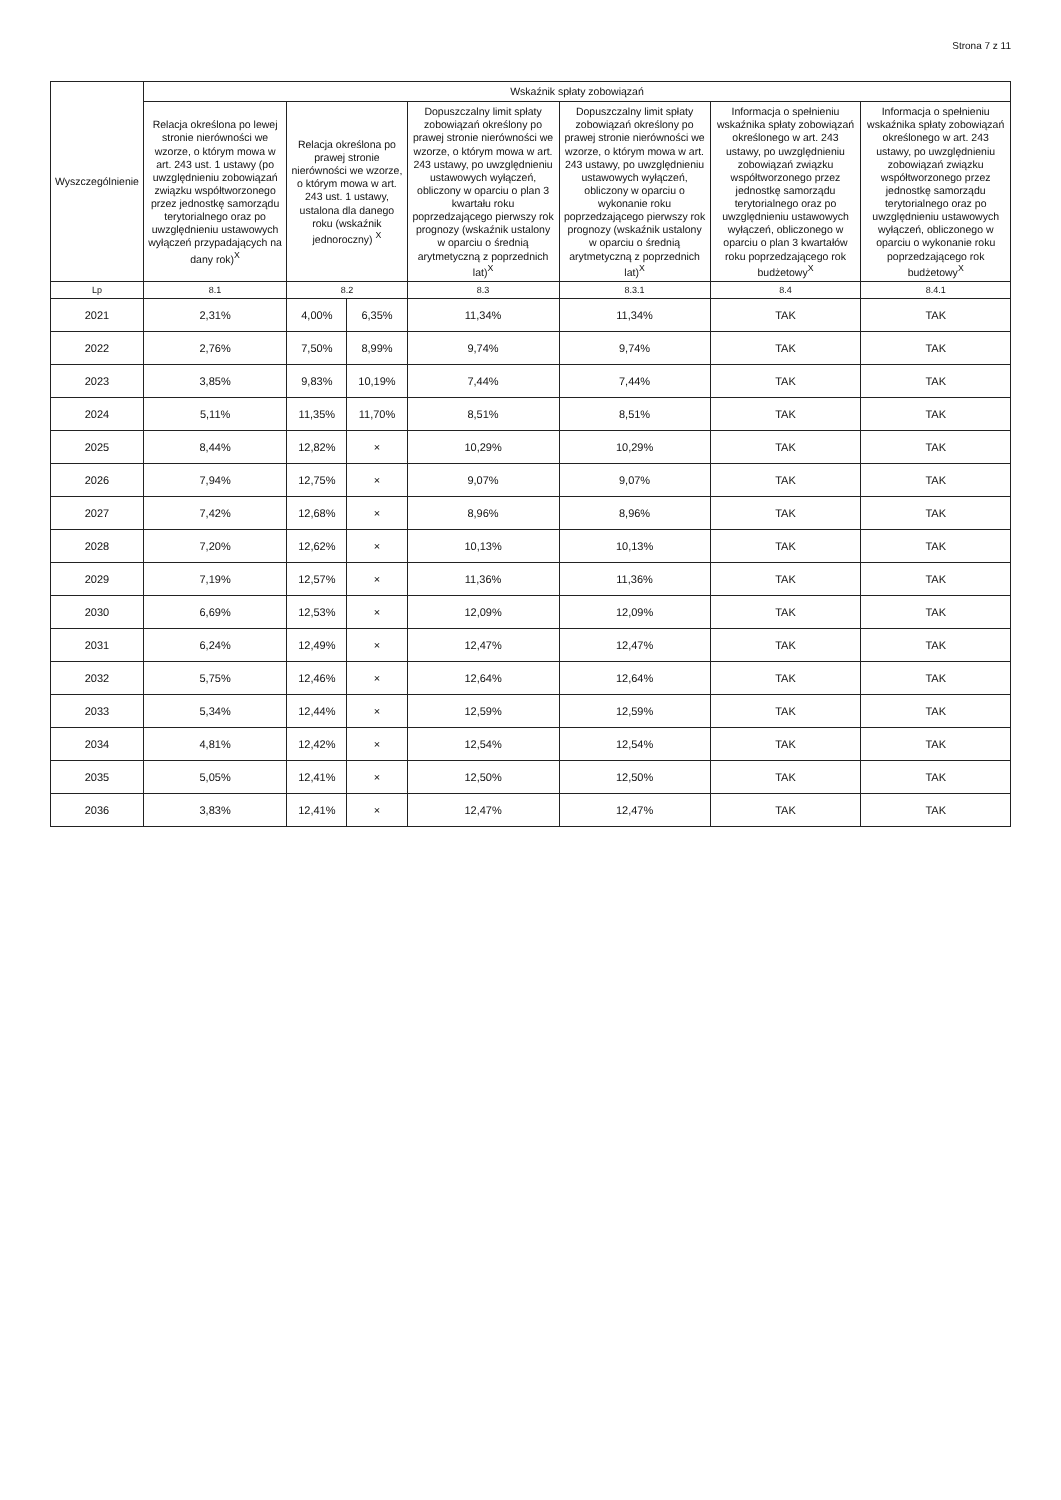Strona 7 z 11
| Wyszczególnienie | Wskaźnik spłaty zobowiązań | | | | | | |
| --- | --- | --- | --- | --- | --- | --- | --- |
| | Relacja określona po lewej stronie nierówności we wzorze, o którym mowa w art. 243 ust. 1 ustawy (po uwzględnieniu zobowiązań związku współtworzonego przez jednostkę samorządu terytorialnego oraz po uwzględnieniu ustawowych wyłączeń przypadających na dany rok)<sup>X</sup> | Relacja określona po prawej stronie nierówności we wzorze, o którym mowa w art. 243 ust. 1 ustawy, ustalona dla danego roku (wskaźnik jednoroczny) <sup>X</sup> | | Dopuszczalny limit spłaty zobowiązań określony po prawej stronie nierówności we wzorze, o którym mowa w art. 243 ustawy, po uwzględnieniu ustawowych wyłączeń, obliczony w oparciu o plan 3 kwartału roku poprzedzającego pierwszy rok prognozy (wskaźnik ustalony w oparciu o średnią arytmetyczną z poprzednich lat)<sup>X</sup> | Dopuszczalny limit spłaty zobowiązań określony po prawej stronie nierówności we wzorze, o którym mowa w art. 243 ustawy, po uwzględnieniu ustawowych wyłączeń, obliczony w oparciu o wykonanie roku poprzedzającego pierwszy rok prognozy (wskaźnik ustalony w oparciu o średnią arytmetyczną z poprzednich lat)<sup>X</sup> | Informacja o spełnieniu wskaźnika spłaty zobowiązań określonego w art. 243 ustawy, po uwzględnieniu zobowiązań związku współtworzonego przez jednostkę samorządu terytorialnego oraz po uwzględnieniu ustawowych wyłączeń, obliczonego w oparciu o plan 3 kwartałów roku poprzedzającego rok budżetowy<sup>X</sup> | Informacja o spełnieniu wskaźnika spłaty zobowiązań określonego w art. 243 ustawy, po uwzględnieniu zobowiązań związku współtworzonego przez jednostkę samorządu terytorialnego oraz po uwzględnieniu ustawowych wyłączeń, obliczonego w oparciu o wykonanie roku poprzedzającego rok budżetowy<sup>X</sup> |
| Lp | 8.1 | 8.2 | | 8.3 | 8.3.1 | 8.4 | 8.4.1 |
| 2021 | 2,31% | 4,00% | 6,35% | 11,34% | 11,34% | TAK | TAK |
| 2022 | 2,76% | 7,50% | 8,99% | 9,74% | 9,74% | TAK | TAK |
| 2023 | 3,85% | 9,83% | 10,19% | 7,44% | 7,44% | TAK | TAK |
| 2024 | 5,11% | 11,35% | 11,70% | 8,51% | 8,51% | TAK | TAK |
| 2025 | 8,44% | 12,82% | × | 10,29% | 10,29% | TAK | TAK |
| 2026 | 7,94% | 12,75% | × | 9,07% | 9,07% | TAK | TAK |
| 2027 | 7,42% | 12,68% | × | 8,96% | 8,96% | TAK | TAK |
| 2028 | 7,20% | 12,62% | × | 10,13% | 10,13% | TAK | TAK |
| 2029 | 7,19% | 12,57% | × | 11,36% | 11,36% | TAK | TAK |
| 2030 | 6,69% | 12,53% | × | 12,09% | 12,09% | TAK | TAK |
| 2031 | 6,24% | 12,49% | × | 12,47% | 12,47% | TAK | TAK |
| 2032 | 5,75% | 12,46% | × | 12,64% | 12,64% | TAK | TAK |
| 2033 | 5,34% | 12,44% | × | 12,59% | 12,59% | TAK | TAK |
| 2034 | 4,81% | 12,42% | × | 12,54% | 12,54% | TAK | TAK |
| 2035 | 5,05% | 12,41% | × | 12,50% | 12,50% | TAK | TAK |
| 2036 | 3,83% | 12,41% | × | 12,47% | 12,47% | TAK | TAK |